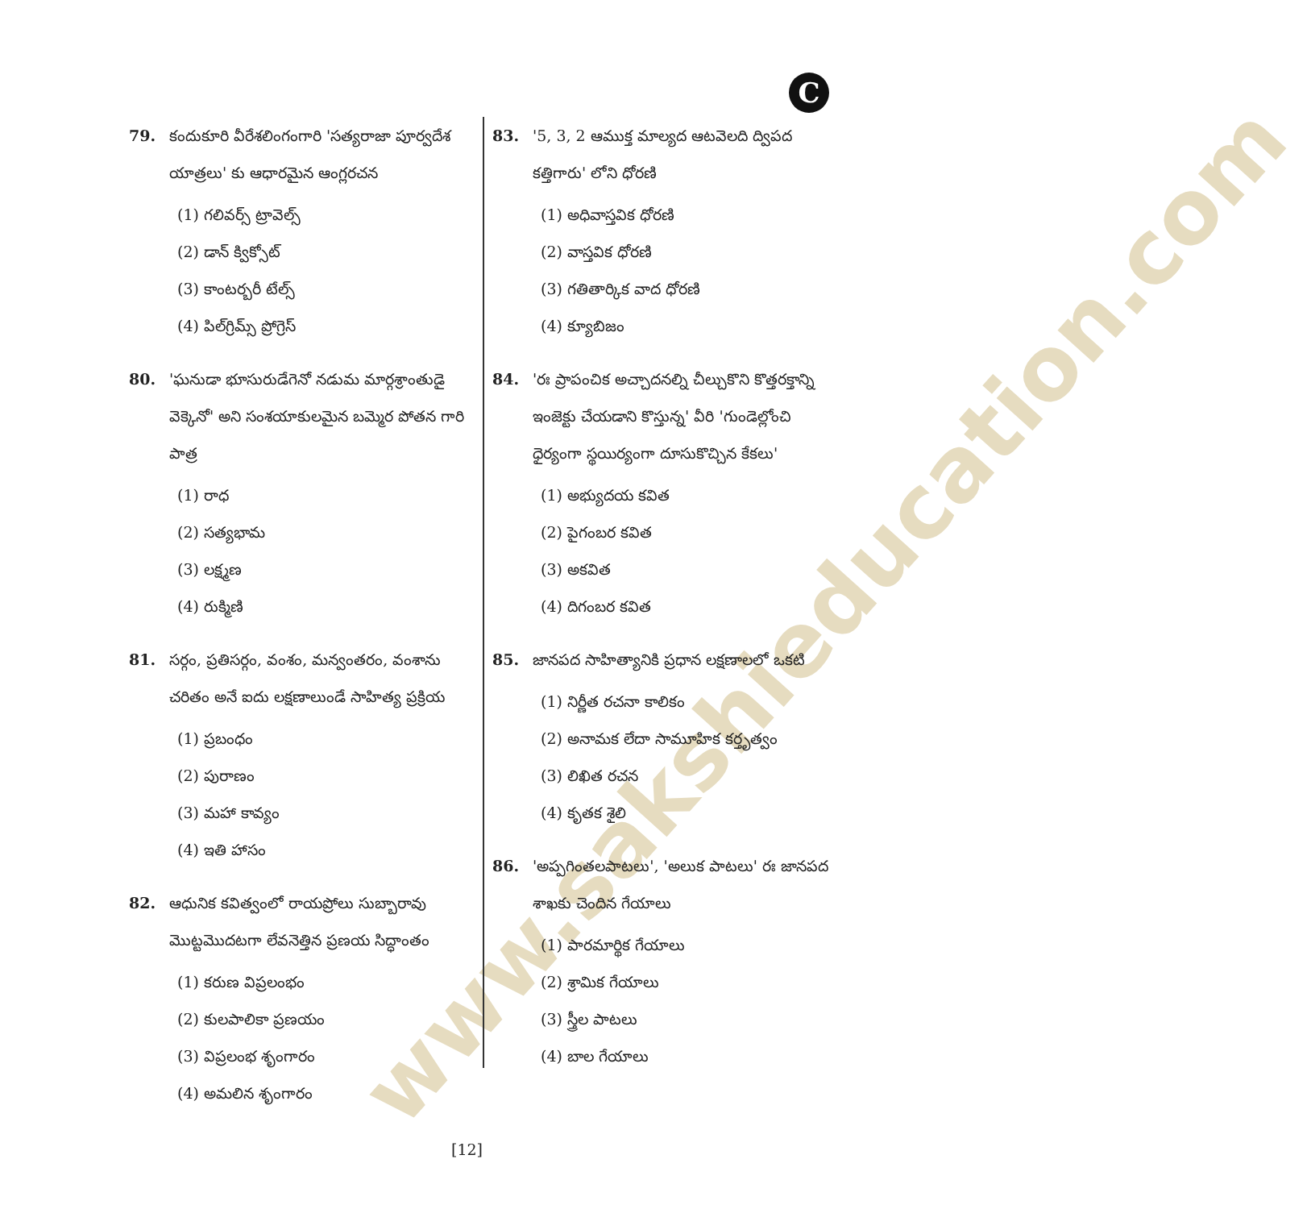www.sakshieducation.com
C
79. కందుకూరి వీరేశలింగంగారి 'సత్యరాజా పూర్వదేశ యాత్రలు' కు ఆధారమైన ఆంగ్లరచన
(1) గలివర్స్ ట్రావెల్స్
(2) డాన్ క్విక్సోట్
(3) కాంటర్బరీ టేల్స్
(4) పిల్‌గ్రిమ్స్ ప్రోగ్రెస్
80. 'ఘనుడా భూసురుడేగెనో నడుమ మార్గశ్రాంతుడై వెక్కెనో' అని సంశయాకులమైన బమ్మెర పోతన గారి పాత్ర
(1) రాధ
(2) సత్యభామ
(3) లక్ష్మణ
(4) రుక్మిణి
81. సర్గం, ప్రతిసర్గం, వంశం, మన్వంతరం, వంశాను చరితం అనే ఐదు లక్షణాలుండే సాహిత్య ప్రక్రియ
(1) ప్రబంధం
(2) పురాణం
(3) మహా కావ్యం
(4) ఇతి హాసం
82. ఆధునిక కవిత్వంలో రాయప్రోలు సుబ్బారావు మొట్టమొదటగా లేవనెత్తిన ప్రణయ సిద్ధాంతం
(1) కరుణ విప్రలంభం
(2) కులపాలికా ప్రణయం
(3) విప్రలంభ శృంగారం
(4) అమలిన శృంగారం
83. '5, 3, 2 ఆముక్త మాల్యద ఆటవెలది ద్విపద కత్తిగారు' లోని ధోరణి
(1) అధివాస్తవిక ధోరణి
(2) వాస్తవిక ధోరణి
(3) గతితార్కిక వాద ధోరణి
(4) క్యూబిజం
84. 'రః ప్రాపంచిక అచ్చాదనల్ని చీల్చుకొని కొత్తరక్తాన్ని ఇంజెక్టు చేయడాని కొస్తున్న' వీరి 'గుండెల్లోంచి ధైర్యంగా స్థయిర్యంగా దూసుకొచ్చిన కేకలు'
(1) అభ్యుదయ కవిత
(2) పైగంబర కవిత
(3) అకవిత
(4) దిగంబర కవిత
85. జానపద సాహిత్యానికి ప్రధాన లక్షణాలలో ఒకటి
(1) నిర్ణీత రచనా కాలికం
(2) అనామక లేదా సామూహిక కర్తృత్వం
(3) లిఖిత రచన
(4) కృతక శైలి
86. 'అప్పగింతలపాటలు', 'అలుక పాటలు' రః జానపద శాఖకు చెందిన గేయాలు
(1) పారమార్థిక గేయాలు
(2) శ్రామిక గేయాలు
(3) స్త్రీల పాటలు
(4) బాల గేయాలు
[12]